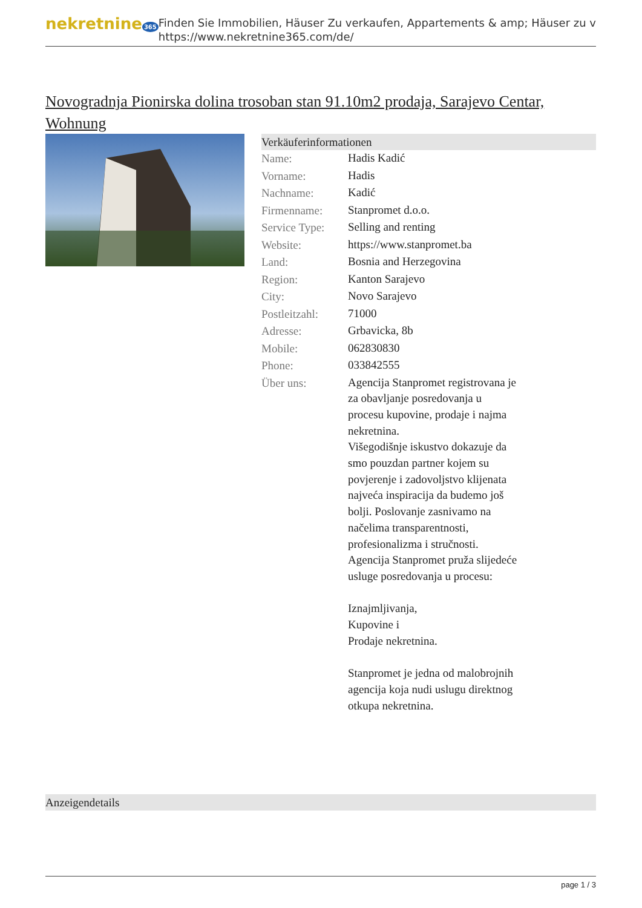nekretnine 365
Finden Sie Immobilien, Häuser Zu verkaufen, Appartements & amp; Häuser zu v
https://www.nekretnine365.com/de/
Novogradnja Pionirska dolina trosoban stan 91.10m2 prodaja, Sarajevo Centar, Wohnung
Verkäuferinformationen
| Name: | Hadis Kadić |
| Vorname: | Hadis |
| Nachname: | Kadić |
| Firmenname: | Stanpromet d.o.o. |
| Service Type: | Selling and renting |
| Website: | https://www.stanpromet.ba |
| Land: | Bosnia and Herzegovina |
| Region: | Kanton Sarajevo |
| City: | Novo Sarajevo |
| Postleitzahl: | 71000 |
| Adresse: | Grbavicka, 8b |
| Mobile: | 062830830 |
| Phone: | 033842555 |
| Über uns: | Agencija Stanpromet registrovana je za obavljanje posredovanja u procesu kupovine, prodaje i najma nekretnina. Višegodišnje iskustvo dokazuje da smo pouzdan partner kojem su povjerenje i zadovoljstvo klijenata najveća inspiracija da budemo još bolji. Poslovanje zasnivamo na načelima transparentnosti, profesionalizma i stručnosti. Agencija Stanpromet pruža slijedeće usluge posredovanja u procesu: Iznajmljivanja, Kupovine i Prodaje nekretnina. Stanpromet je jedna od malobrojnih agencija koja nudi uslugu direktnog otkupa nekretnina. |
Anzeigendetails
page 1 / 3